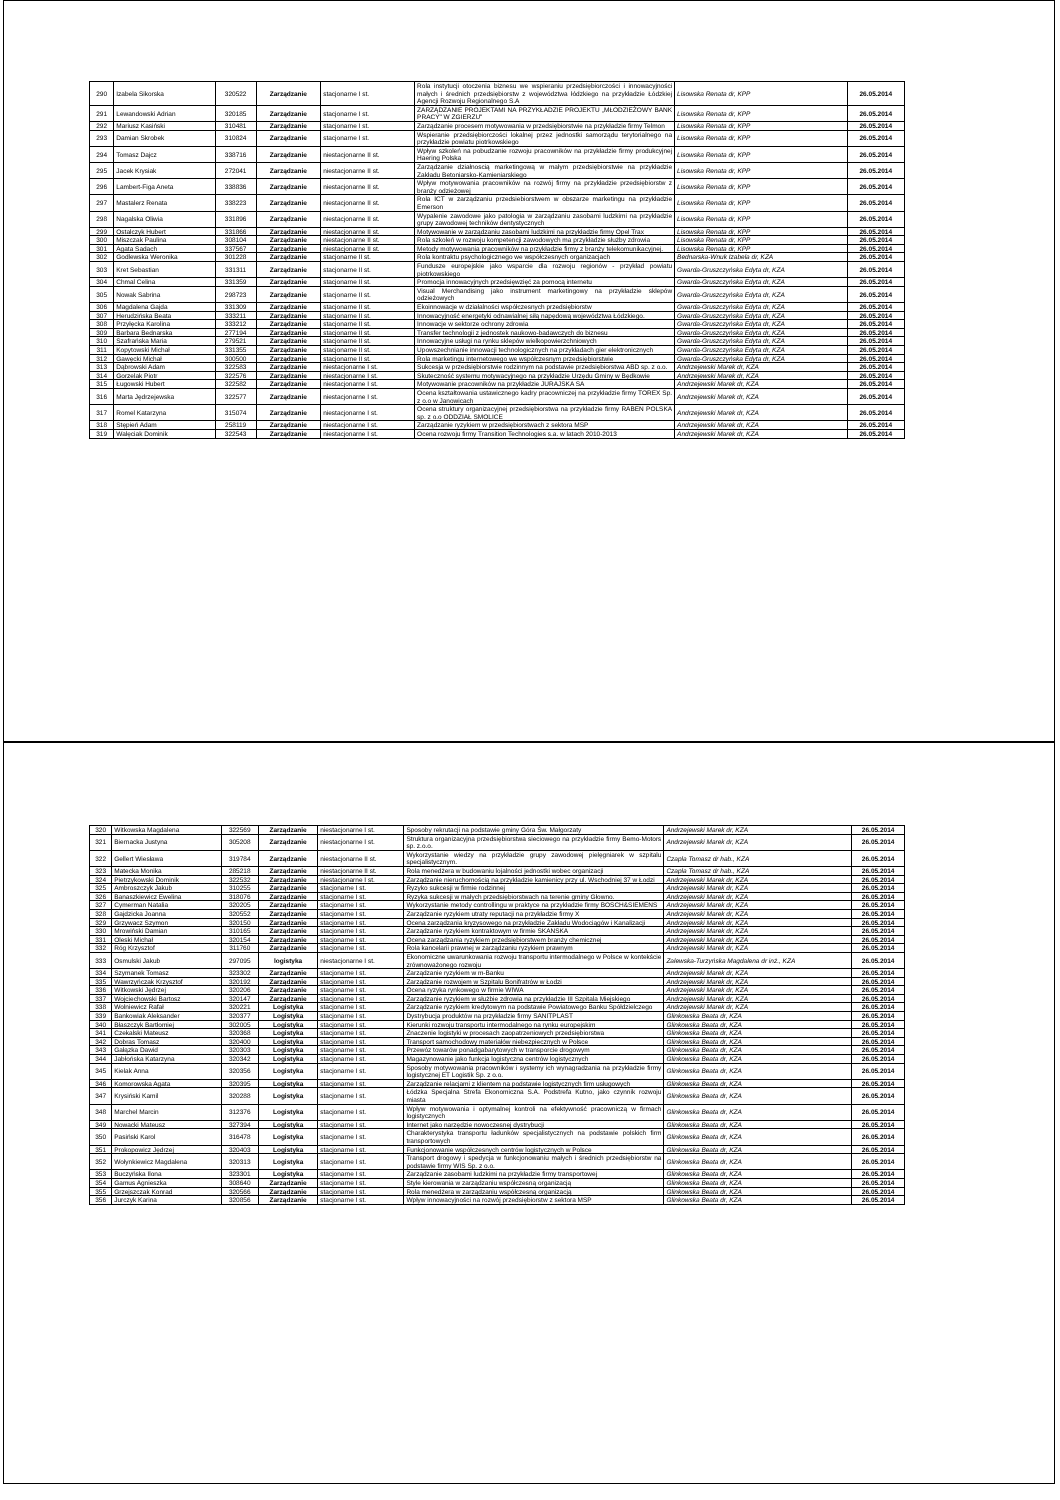| 290 | Izabela Sikorska | 320522 | Zarządzanie | stacjonarne I st. | Rola instytucji otoczenia biznesu we wspieraniu przedsiębiorczości i innowacyjności małych i średnich przedsiębiorstw z województwa łódzkiego na przykładzie Łódzkiej Agencji Rozwoju Regionalnego S.A | Lisowska Renata dr, KPP | 26.05.2014 |
| 291 | Lewandowski Adrian | 320185 | Zarządzanie | stacjonarne I st. | ZARZĄDZANIE PROJEKTAMI NA PRZYKŁADZIE PROJEKTU „MŁODZIEŻOWY BANK PRACY" W ZGIERZU" | Lisowska Renata dr, KPP | 26.05.2014 |
| 292 | Mariusz Kasiński | 310481 | Zarządzanie | stacjonarne I st. | Zarządzanie procesem motywowania w przedsiębiorstwie na przykładzie firmy Telmon | Lisowska Renata dr, KPP | 26.05.2014 |
| 293 | Damian Skrobek | 310824 | Zarządzanie | stacjonarne I st. | Wspieranie przedsiębiorczości lokalnej przez jednostki samorządu terytorialnego na przykładzie powiatu piotrkowskiego | Lisowska Renata dr, KPP | 26.05.2014 |
| 294 | Tomasz Dajcz | 338716 | Zarządzanie | niestacjonarne II st. | Wpływ szkoleń na pobudzanie rozwoju pracowników na przykładzie firmy produkcyjnej Haering Polska | Lisowska Renata dr, KPP | 26.05.2014 |
| 295 | Jacek Krysiak | 272041 | Zarządzanie | niestacjonarne II st. | Zarządzanie działnoscią marketingową w małym przedsiębiorstwie na przykładzie Zakładu Betoniarsko-Kamieniarskiego | Lisowska Renata dr, KPP | 26.05.2014 |
| 296 | Lambert-Figa Aneta | 338836 | Zarządzanie | niestacjonarne II st. | Wpływ motywowania pracowników na rozwój firmy na przykładzie przedsiębiorstw z branży odzieżowej | Lisowska Renata dr, KPP | 26.05.2014 |
| 297 | Mastalerz Renata | 338223 | Zarządzanie | niestacjonarne II st. | Rola ICT w zarządzaniu przedsiebiorstwem w obszarze marketingu na przykładzie Emerson | Lisowska Renata dr, KPP | 26.05.2014 |
| 298 | Nagalska Oliwia | 331896 | Zarządzanie | niestacjonarne II st. | Wypalenie zawodowe jako patologia w zarządzaniu zasobami ludzkimi na przykładzie grupy zawodowej techników dentystycznych | Lisowska Renata dr, KPP | 26.05.2014 |
| 299 | Ostalczyk Hubert | 331866 | Zarządzanie | niestacjonarne II st. | Motywowanie w zarządzaniu zasobami ludzkimi na przykładzie firmy Opel Trax | Lisowska Renata dr, KPP | 26.05.2014 |
| 300 | Miszczak Paulina | 308104 | Zarządzanie | niestacjonarne II st. | Rola szkoleń w rozwoju kompetencji zawodowych ma przykładzie służby zdrowia | Lisowska Renata dr, KPP | 26.05.2014 |
| 301 | Agata Sadach | 337567 | Zarządzanie | niestacjonarne II st. | Metody motywowania pracowników na przykładzie firmy z branży telekomunikacyjnej. | Lisowska Renata dr, KPP | 26.05.2014 |
| 302 | Godlewska Weronika | 301228 | Zarządzanie | stacjonarne II st. | Rola kontraktu psychologicznego we współczesnych organizacjach | Bednarska-Wnuk Izabela dr, KZA | 26.05.2014 |
| 303 | Kret Sebastian | 331311 | Zarządzanie | stacjonarne II st. | Fundusze europejskie jako wsparcie dla rozwoju regionów - przykład powiatu piotrkowskiego | Gwarda-Gruszczyńska Edyta dr, KZA | 26.05.2014 |
| 304 | Chmal Celina | 331359 | Zarządzanie | stacjonarne II st. | Promocja innowacyjnych przedsięwzięć za pomocą internetu | Gwarda-Gruszczyńska Edyta dr, KZA | 26.05.2014 |
| 305 | Nowak Sabrina | 298723 | Zarządzanie | stacjonarne II st. | Visual Merchandising jako instrument marketingowy na przykładzie sklepów odzieżowych | Gwarda-Gruszczyńska Edyta dr, KZA | 26.05.2014 |
| 306 | Magdalena Gajda | 331309 | Zarządzanie | stacjonarne II st. | Ekoinnowacje w działalności współczesnych przedsiębiorstw | Gwarda-Gruszczyńska Edyta dr, KZA | 26.05.2014 |
| 307 | Herudzińska Beata | 333211 | Zarządzanie | stacjonarne II st. | Innowacyjność energetyki odnawialnej siłą napędową województwa Łódzkiego. | Gwarda-Gruszczyńska Edyta dr, KZA | 26.05.2014 |
| 308 | Przyłęcka Karolina | 333212 | Zarządzanie | stacjonarne II st. | Innowacje w sektorze ochrony zdrowia | Gwarda-Gruszczyńska Edyta dr, KZA | 26.05.2014 |
| 309 | Barbara Bednarska | 277194 | Zarządzanie | stacjonarne II st. | Transfer technologii z jednostek naukowo-badawczych do biznesu | Gwarda-Gruszczyńska Edyta dr, KZA | 26.05.2014 |
| 310 | Szafrańska Maria | 279521 | Zarządzanie | stacjonarne II st. | Innowacyjne usługi na rynku sklepów wielkopowierzchniowych | Gwarda-Gruszczyńska Edyta dr, KZA | 26.05.2014 |
| 311 | Kopytowski Michał | 331355 | Zarządzanie | stacjonarne II st. | Upowszechnianie innowacji technologicznych na przykładach gier elektronicznych | Gwarda-Gruszczyńska Edyta dr, KZA | 26.05.2014 |
| 312 | Gawęcki Michał | 300500 | Zarządzanie | stacjonarne II st. | Rola marketingu internetowego we współczesnym przedsiębiorstwie | Gwarda-Gruszczyńska Edyta dr, KZA | 26.05.2014 |
| 313 | Dąbrowski Adam | 322583 | Zarządzanie | niestacjonarne I st. | Sukcesja w przedsiębiorstwie rodzinnym na podstawie przedsiębiorstwa ABD sp. z o.o. | Andrzejewski Marek dr, KZA | 26.05.2014 |
| 314 | Gorzelak Piotr | 322576 | Zarządzanie | niestacjonarne I st. | Skuteczność systemu motywacyjnego na przykładzie Urzędu Gminy w Będkowie | Andrzejewski Marek dr, KZA | 26.05.2014 |
| 315 | Ługowski Hubert | 322582 | Zarządzanie | niestacjonarne I st. | Motywowanie pracowników na przykładzie JURAJSKA SA | Andrzejewski Marek dr, KZA | 26.05.2014 |
| 316 | Marta Jędrzejewska | 322577 | Zarządzanie | niestacjonarne I st. | Ocena kształtowania ustawicznego kadry pracowniczej na przykładzie firmy TOREX Sp. z o.o w Janowicach | Andrzejewski Marek dr, KZA | 26.05.2014 |
| 317 | Romel Katarzyna | 315074 | Zarządzanie | niestacjonarne I st. | Ocena struktury organizacyjnej przedsiębiorstwa na przykładzie firmy RABEN POLSKA sp. z o.o ODDZIAŁ SMOLICE | Andrzejewski Marek dr, KZA | 26.05.2014 |
| 318 | Stępień Adam | 258119 | Zarządzanie | niestacjonarne I st. | Zarządzanie ryzykiem w przedsiębiorstwach z sektora MSP | Andrzejewski Marek dr, KZA | 26.05.2014 |
| 319 | Walęciak Dominik | 322543 | Zarządzanie | niestacjonarne I st. | Ocena rozwoju firmy Transition Technologies s.a. w latach 2010-2013 | Andrzejewski Marek dr, KZA | 26.05.2014 |
| 320 | Witkowska Magdalena | 322569 | Zarządzanie | niestacjonarne I st. | Sposoby rekrutacji na podstawie gminy Góra Św. Małgorzaty | Andrzejewski Marek dr, KZA | 26.05.2014 |
| 321 | Biernacka Justyna | 305208 | Zarządzanie | niestacjonarne I st. | Struktura organizacyjna przedsiębiorstwa sieciowego na przykładzie firmy Bemo-Motors sp. z.o.o. | Andrzejewski Marek dr, KZA | 26.05.2014 |
| 322 | Gellert Wiesława | 319784 | Zarządzanie | niestacjonarne II st. | Wykorzystanie wiedzy na przykładzie grupy zawodowej pielęgniarek w szpitalu specjalistycznym. | Czapla Tomasz dr hab., KZA | 26.05.2014 |
| 323 | Matecka Monika | 285218 | Zarządzanie | niestacjonarne II st. | Rola menedżera w budowaniu lojalności jednostki wobec organizacji | Czapla Tomasz dr hab., KZA | 26.05.2014 |
| 324 | Pietrzykowski Dominik | 322532 | Zarządzanie | niestacjonarne I st. | Zarządzanie nieruchomością na przykładzie kamienicy przy ul. Wschodniej 37 w Łodzi | Andrzejewski Marek dr, KZA | 26.05.2014 |
| 325 | Ambroszczyk Jakub | 310255 | Zarządzanie | stacjonarne I st. | Ryzyko sukcesji w firmie rodzinnej | Andrzejewski Marek dr, KZA | 26.05.2014 |
| 326 | Banaszkiewicz Ewelina | 318076 | Zarządzanie | stacjonarne I st. | Ryzyka sukcesji w małych przedsiębiorstwach na terenie gminy Głowno. | Andrzejewski Marek dr, KZA | 26.05.2014 |
| 327 | Cymerman Natalia | 320205 | Zarządzanie | stacjonarne I st. | Wykorzystanie metody controllingu w praktyce na przykładzie firmy BOSCH&SIEMENS | Andrzejewski Marek dr, KZA | 26.05.2014 |
| 328 | Gajdzicka Joanna | 320552 | Zarządzanie | stacjonarne I st. | Zarządzanie ryzykiem utraty reputacji na przykładzie firmy X | Andrzejewski Marek dr, KZA | 26.05.2014 |
| 329 | Grzywacz Szymon | 320150 | Zarządzanie | stacjonarne I st. | Ocena zarządzania kryzysowego na przykładzie Zakładu Wodociągów i Kanalizacji | Andrzejewski Marek dr, KZA | 26.05.2014 |
| 330 | Mrowiński Damian | 310165 | Zarządzanie | stacjonarne I st. | Zarządzanie ryzykiem kontraktowym w firmie SKANSKA | Andrzejewski Marek dr, KZA | 26.05.2014 |
| 331 | Oleski Michał | 320154 | Zarządzanie | stacjonarne I st. | Ocena zarządzania ryzykiem przedsiębiorstwem branży chemicznej | Andrzejewski Marek dr, KZA | 26.05.2014 |
| 332 | Róg Krzysztof | 311760 | Zarządzanie | stacjonarne I st. | Rola kancelarii prawnej w zarządzaniu ryzykiem prawnym | Andrzejewski Marek dr, KZA | 26.05.2014 |
| 333 | Osmulski Jakub | 297095 | logistyka | niestacjonarne I st. | Ekonomiczne uwarunkowania rozwoju transportu intermodalnego w Polsce w kontekście zrównoważonego rozwoju | Zalewska-Turzyńska Magdalena dr inż., KZA | 26.05.2014 |
| 334 | Szymanek Tomasz | 323302 | Zarządzanie | stacjonarne I st. | Zarządzanie ryzykiem w m-Banku | Andrzejewski Marek dr, KZA | 26.05.2014 |
| 335 | Wawrzyńczak Krzysztof | 320192 | Zarządzanie | stacjonarne I st. | Zarządzanie rozwojem w Szpitalu Bonifratrów w Łodzi | Andrzejewski Marek dr, KZA | 26.05.2014 |
| 336 | Witkowski Jędrzej | 320206 | Zarządzanie | stacjonarne I st. | Ocena ryzyka rynkowego w firmie WIWA | Andrzejewski Marek dr, KZA | 26.05.2014 |
| 337 | Wojciechowski Bartosz | 320147 | Zarządzanie | stacjonarne I st. | Zarządzanie ryzykiem w służbie zdrowia na przykładzie III Szpitala Miejskiego | Andrzejewski Marek dr, KZA | 26.05.2014 |
| 338 | Wolniewicz Rafał | 320221 | Logistyka | stacjonarne I st. | Zarządzanie ryzykiem kredytowym na podstawie Powiatowego Banku Spółdzielczego | Andrzejewski Marek dr, KZA | 26.05.2014 |
| 339 | Bankowiak Aleksander | 320377 | Logistyka | stacjonarne I st. | Dystrybucja produktów na przykładzie firmy SANITPLAST | Glinkowska Beata dr, KZA | 26.05.2014 |
| 340 | Błaszczyk Bartłomiej | 302005 | Logistyka | stacjonarne I st. | Kierunki rozwoju transportu intermodalnego na rynku europejskim | Glinkowska Beata dr, KZA | 26.05.2014 |
| 341 | Czekalski Mateusz | 320368 | Logistyka | stacjonarne I st. | Znaczenie logistyki w procesach zaopatrzeniowych przedsiębiorstwa | Glinkowska Beata dr, KZA | 26.05.2014 |
| 342 | Dobras Tomasz | 320400 | Logistyka | stacjonarne I st. | Transport samochodowy materiałów niebezpiecznych w Polsce | Glinkowska Beata dr, KZA | 26.05.2014 |
| 343 | Gałązka Dawid | 320303 | Logistyka | stacjonarne I st. | Przewóz towarów ponadgabarytowych w transporcie drogowym | Glinkowska Beata dr, KZA | 26.05.2014 |
| 344 | Jabłońska Katarzyna | 320342 | Logistyka | stacjonarne I st. | Magazynowanie jako funkcja logistyczna centrów logistycznych | Glinkowska Beata dr, KZA | 26.05.2014 |
| 345 | Kielak Anna | 320356 | Logistyka | stacjonarne I st. | Sposoby motywowania pracowników i systemy ich wynagradzania na przykładzie firmy logistycznej ET Logistik Sp. z o.o. | Glinkowska Beata dr, KZA | 26.05.2014 |
| 346 | Komorowska Agata | 320395 | Logistyka | stacjonarne I st. | Zarządzanie relacjami z klientem na podstawie logistycznych firm usługowych | Glinkowska Beata dr, KZA | 26.05.2014 |
| 347 | Krysiński Kamil | 320288 | Logistyka | stacjonarne I st. | Łódzka Specjalna Strefa Ekonomiczna S.A. Podstrefa Kutno, jako czynnik rozwoju miasta | Glinkowska Beata dr, KZA | 26.05.2014 |
| 348 | Marchel Marcin | 312376 | Logistyka | stacjonarne I st. | Wpływ motywowania i optymalnej kontroli na efektywność pracowniczą w firmach logistycznych | Glinkowska Beata dr, KZA | 26.05.2014 |
| 349 | Nowacki Mateusz | 327394 | Logistyka | stacjonarne I st. | Internet jako narzędzie nowoczesnej dystrybucji | Glinkowska Beata dr, KZA | 26.05.2014 |
| 350 | Pasiński Karol | 316478 | Logistyka | stacjonarne I st. | Charakterystyka transportu ładunków specjalistycznych na podstawie polskich firm transportowych | Glinkowska Beata dr, KZA | 26.05.2014 |
| 351 | Prokopowicz Jędrzej | 320403 | Logistyka | stacjonarne I st. | Funkcjonowanie współczesnych centrów logistycznych w Polsce | Glinkowska Beata dr, KZA | 26.05.2014 |
| 352 | Wołynkiewicz Magdalena | 320313 | Logistyka | stacjonarne I st. | Transport drogowy i spedycja w funkcjonowaniu małych i średnich przedsiębiorstw na podstawie firmy WIS Sp. z o.o. | Glinkowska Beata dr, KZA | 26.05.2014 |
| 353 | Buczyńska Ilona | 323301 | Logistyka | stacjonarne I st. | Zarządzanie zasobami ludzkimi na przykładzie firmy transportowej | Glinkowska Beata dr, KZA | 26.05.2014 |
| 354 | Gamus Agnieszka | 308640 | Zarządzanie | stacjonarne I st. | Style kierowania w zarządzaniu współczesną organizacją | Glinkowska Beata dr, KZA | 26.05.2014 |
| 355 | Grzejszczak Konrad | 320566 | Zarządzanie | stacjonarne I st. | Rola menedżera w zarządzaniu współczesną organizacją | Glinkowska Beata dr, KZA | 26.05.2014 |
| 356 | Jurczyk Karina | 320856 | Zarządzanie | stacjonarne I st. | Wpływ innowacyjności na rozwój przedsiębiorstw z sektora MSP | Glinkowska Beata dr, KZA | 26.05.2014 |